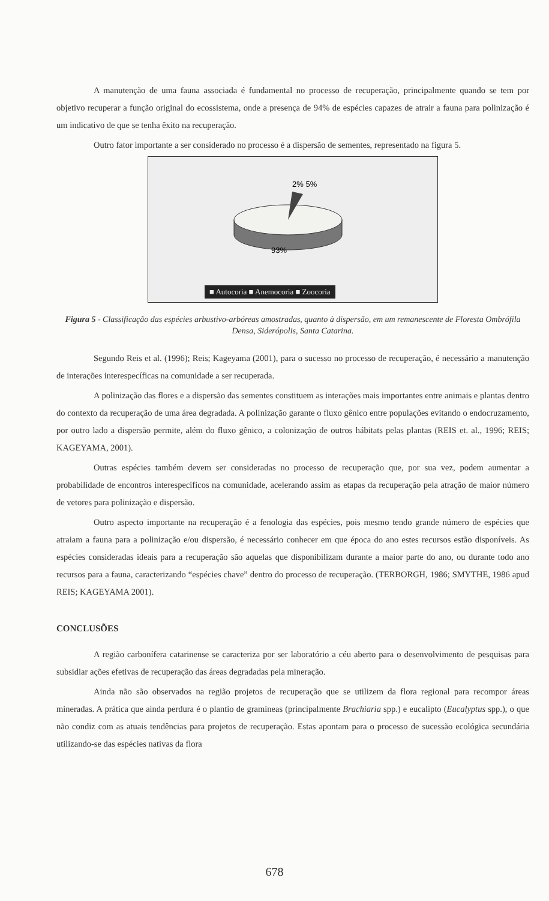A manutenção de uma fauna associada é fundamental no processo de recuperação, principalmente quando se tem por objetivo recuperar a função original do ecossistema, onde a presença de 94% de espécies capazes de atrair a fauna para polinização é um indicativo de que se tenha êxito na recuperação.
Outro fator importante a ser considerado no processo é a dispersão de sementes, representado na figura 5.
2% 5%
93%
■ Autocoria ■ Anemocoria ■ Zoocoria
Figura 5 - Classificação das espécies arbustivo-arbóreas amostradas, quanto à dispersão, em um remanescente de Floresta Ombrófila Densa, Siderópolis, Santa Catarina.
Segundo Reis et al. (1996); Reis; Kageyama (2001), para o sucesso no processo de recuperação, é necessário a manutenção de interações interespecíficas na comunidade a ser recuperada.
A polinização das flores e a dispersão das sementes constituem as interações mais importantes entre animais e plantas dentro do contexto da recuperação de uma área degradada. A polinização garante o fluxo gênico entre populações evitando o endocruzamento, por outro lado a dispersão permite, além do fluxo gênico, a colonização de outros hábitats pelas plantas (REIS et. al., 1996; REIS; KAGEYAMA, 2001).
Outras espécies também devem ser consideradas no processo de recuperação que, por sua vez, podem aumentar a probabilidade de encontros interespecíficos na comunidade, acelerando assim as etapas da recuperação pela atração de maior número de vetores para polinização e dispersão.
Outro aspecto importante na recuperação é a fenologia das espécies, pois mesmo tendo grande número de espécies que atraiam a fauna para a polinização e/ou dispersão, é necessário conhecer em que época do ano estes recursos estão disponíveis. As espécies consideradas ideais para a recuperação são aquelas que disponibilizam durante a maior parte do ano, ou durante todo ano recursos para a fauna, caracterizando “espécies chave” dentro do processo de recuperação. (TERBORGH, 1986; SMYTHE, 1986 apud REIS; KAGEYAMA 2001).
CONCLUSÕES
A região carbonífera catarinense se caracteriza por ser laboratório a céu aberto para o desenvolvimento de pesquisas para subsidiar ações efetivas de recuperação das áreas degradadas pela mineração.
Ainda não são observados na região projetos de recuperação que se utilizem da flora regional para recompor áreas mineradas. A prática que ainda perdura é o plantio de gramíneas (principalmente Brachiaria spp.) e eucalipto (Eucalyptus spp.), o que não condiz com as atuais tendências para projetos de recuperação. Estas apontam para o processo de sucessão ecológica secundária utilizando-se das espécies nativas da flora
678